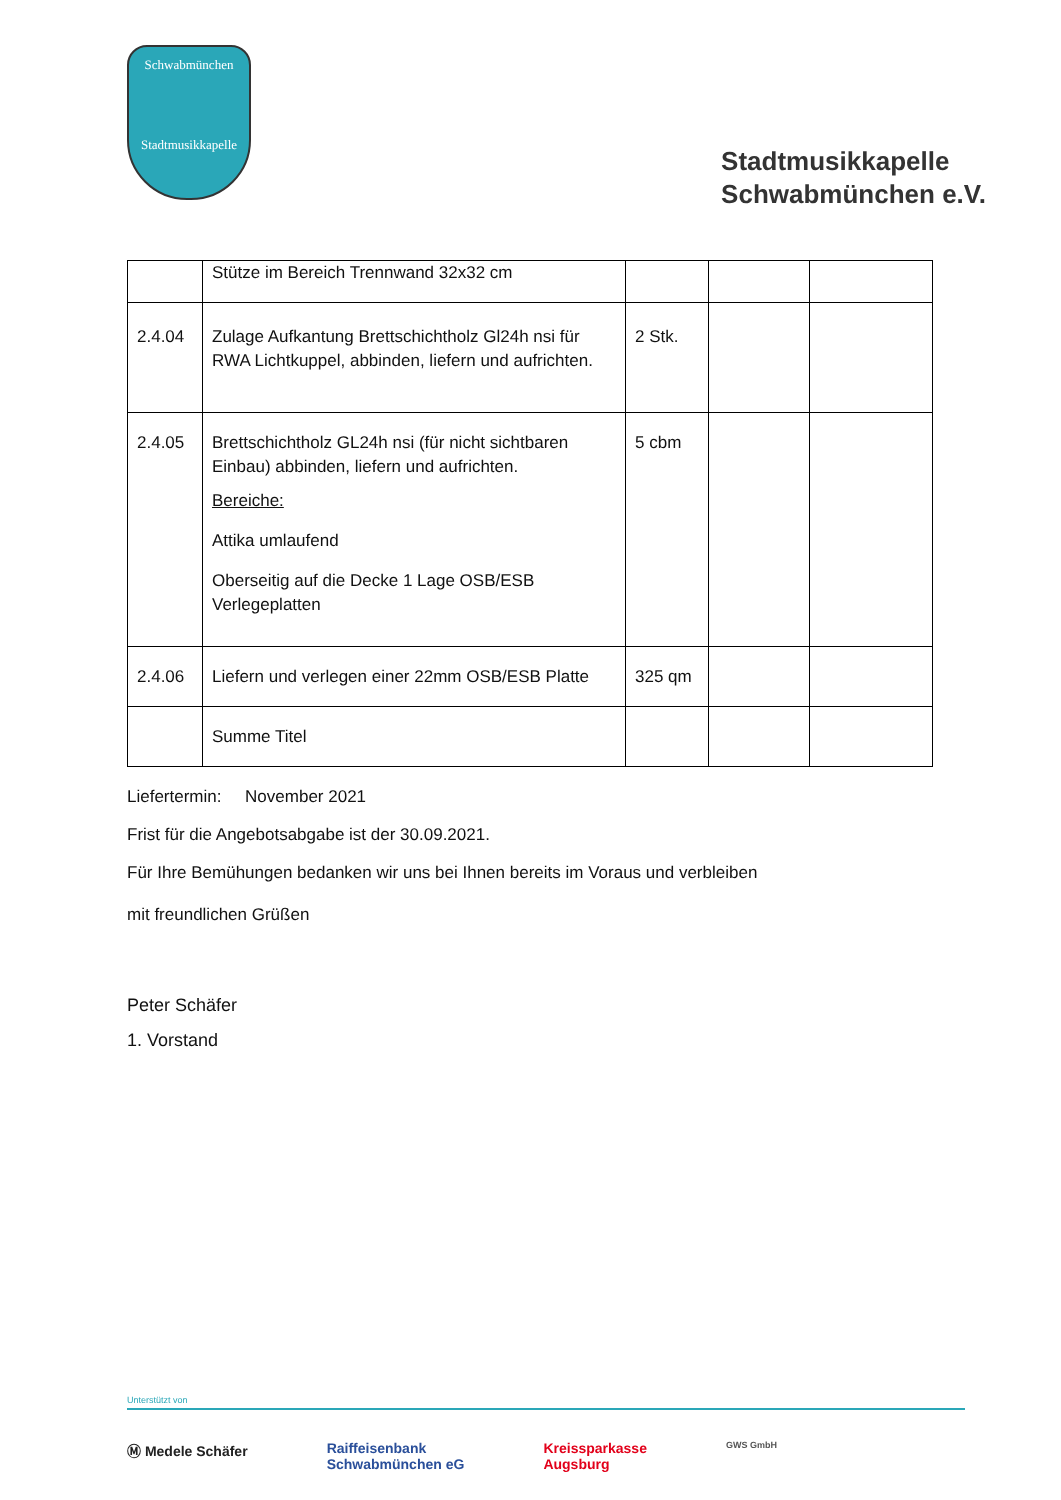Schwabmünchen
Stadtmusikkapelle
Stadtmusikkapelle
Schwabmünchen e.V.
| | Stütze im Bereich Trennwand 32x32 cm | | | |
| 2.4.04 | Zulage Aufkantung Brettschichtholz Gl24h nsi für RWA Lichtkuppel, abbinden, liefern und aufrichten. | 2 Stk. | | |
| 2.4.05 | Brettschichtholz GL24h nsi (für nicht sichtbaren Einbau) abbinden, liefern und aufrichten. Bereiche: Attika umlaufend Oberseitig auf die Decke 1 Lage OSB/ESB Verlegeplatten | 5 cbm | | |
| 2.4.06 | Liefern und verlegen einer 22mm OSB/ESB Platte | 325 qm | | |
| | Summe Titel | | | |
Liefertermin: November 2021
Frist für die Angebotsabgabe ist der 30.09.2021.
Für Ihre Bemühungen bedanken wir uns bei Ihnen bereits im Voraus und verbleiben
mit freundlichen Grüßen
Peter Schäfer
1. Vorstand
Unterstützt von
Ⓜ Medele Schäfer Raiffeisenbank
Schwabmünchen eG Kreissparkasse
Augsburg GWS GmbH